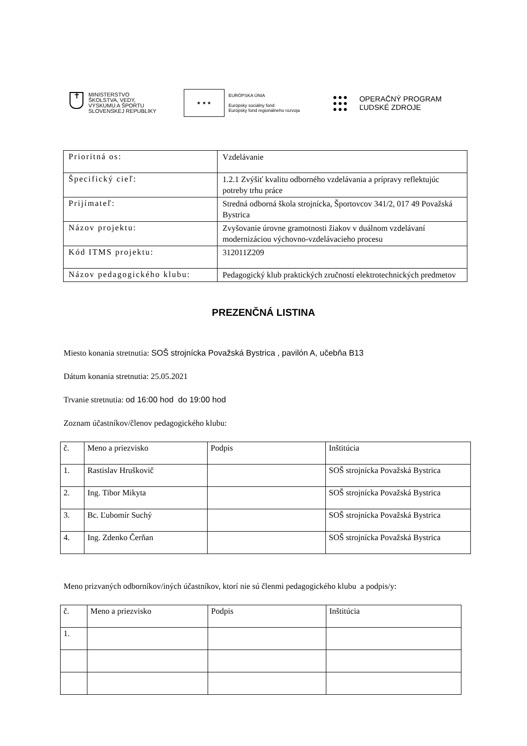✝
MINISTERSTVO
ŠKOLSTVA, VEDY,
VÝSKUMU A ŠPORTU
SLOVENSKEJ REPUBLIKY
★ ★ ★
EURÓPSKA ÚNIA
Európsky sociálny fond
Európsky fond regionálneho rozvoja
●●●
●●●
●●●
OPERAČNÝ PROGRAM
ĽUDSKÉ ZDROJE
| Prioritná os: | Vzdelávanie |
| Špecifický cieľ: | 1.2.1 Zvýšiť kvalitu odborného vzdelávania a prípravy reflektujúc potreby trhu práce |
| Prijímateľ: | Stredná odborná škola strojnícka, Športovcov 341/2, 017 49 Považská Bystrica |
| Názov projektu: | Zvyšovanie úrovne gramotnosti žiakov v duálnom vzdelávaní modernizáciou výchovno-vzdelávacieho procesu |
| Kód ITMS projektu: | 312011Z209 |
| Názov pedagogického klubu: | Pedagogický klub praktických zručností elektrotechnických predmetov |
PREZENČNÁ LISTINA
Miesto konania stretnutia: SOŠ strojnícka Považská Bystrica , pavilón A, učebňa B13
Dátum konania stretnutia: 25.05.2021
Trvanie stretnutia: od 16:00 hod do 19:00 hod
Zoznam účastníkov/členov pedagogického klubu:
| č. | Meno a priezvisko | Podpis | Inštitúcia |
| 1. | Rastislav Hruškovič | | SOŠ strojnícka Považská Bystrica |
| 2. | Ing. Tibor Mikyta | | SOŠ strojnícka Považská Bystrica |
| 3. | Bc. Ľubomír Suchý | | SOŠ strojnícka Považská Bystrica |
| 4. | Ing. Zdenko Čerňan | | SOŠ strojnícka Považská Bystrica |
Meno prizvaných odborníkov/iných účastníkov, ktorí nie sú členmi pedagogického klubu a podpis/y:
| č. | Meno a priezvisko | Podpis | Inštitúcia |
| 1. | | | |